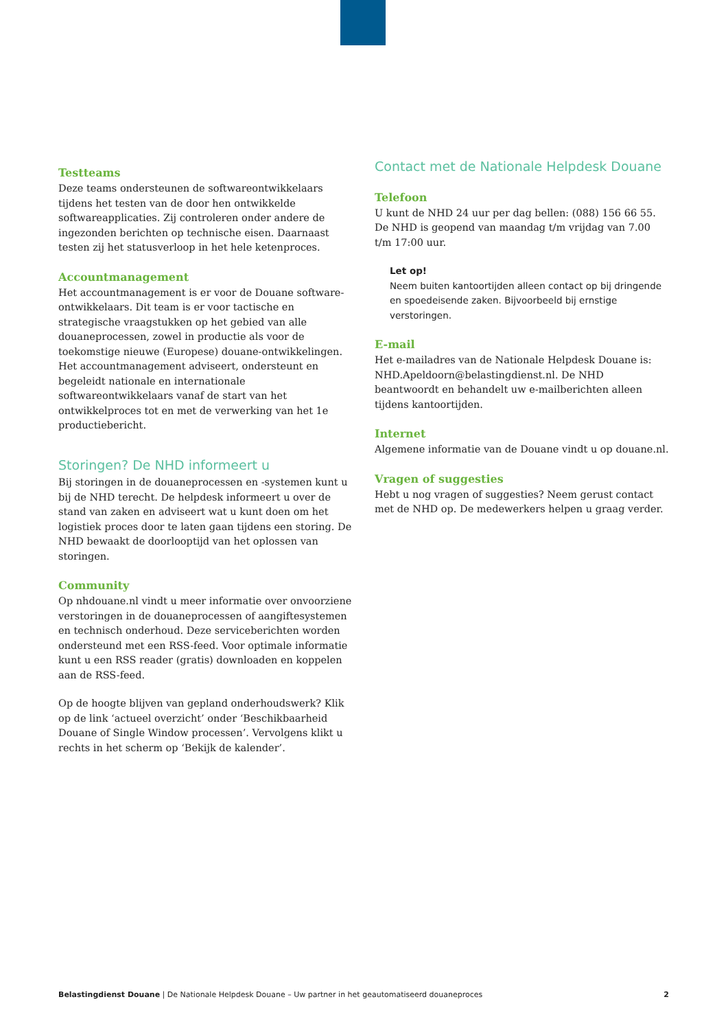Testteams
Deze teams ondersteunen de softwareontwikkelaars tijdens het testen van de door hen ontwikkelde softwareapplicaties. Zij controleren onder andere de ingezonden berichten op technische eisen. Daarnaast testen zij het statusverloop in het hele ketenproces.
Accountmanagement
Het accountmanagement is er voor de Douane software-ontwikkelaars. Dit team is er voor tactische en strategische vraagstukken op het gebied van alle douaneprocessen, zowel in productie als voor de toekomstige nieuwe (Europese) douane-ontwikkelingen. Het accountmanagement adviseert, ondersteunt en begeleidt nationale en internationale softwareontwikkelaars vanaf de start van het ontwikkelproces tot en met de verwerking van het 1e productiebericht.
Storingen? De NHD informeert u
Bij storingen in de douaneprocessen en -systemen kunt u bij de NHD terecht. De helpdesk informeert u over de stand van zaken en adviseert wat u kunt doen om het logistiek proces door te laten gaan tijdens een storing. De NHD bewaakt de doorlooptijd van het oplossen van storingen.
Community
Op nhdouane.nl vindt u meer informatie over onvoorziene verstoringen in de douaneprocessen of aangiftesystemen en technisch onderhoud. Deze serviceberichten worden ondersteund met een RSS-feed. Voor optimale informatie kunt u een RSS reader (gratis) downloaden en koppelen aan de RSS-feed.
Op de hoogte blijven van gepland onderhoudswerk? Klik op de link ‘actueel overzicht’ onder ‘Beschikbaarheid Douane of Single Window processen’. Vervolgens klikt u rechts in het scherm op ‘Bekijk de kalender’.
Contact met de Nationale Helpdesk Douane
Telefoon
U kunt de NHD 24 uur per dag bellen: (088) 156 66 55. De NHD is geopend van maandag t/m vrijdag van 7.00 t/m 17:00 uur.
Let op!
Neem buiten kantoortijden alleen contact op bij dringende en spoedeisende zaken. Bijvoorbeeld bij ernstige verstoringen.
E-mail
Het e-mailadres van de Nationale Helpdesk Douane is: NHD.Apeldoorn@belastingdienst.nl. De NHD beantwoordt en behandelt uw e-mailberichten alleen tijdens kantoortijden.
Internet
Algemene informatie van de Douane vindt u op douane.nl.
Vragen of suggesties
Hebt u nog vragen of suggesties? Neem gerust contact met de NHD op. De medewerkers helpen u graag verder.
Belastingdienst Douane | De Nationale Helpdesk Douane – Uw partner in het geautomatiseerd douaneproces 2